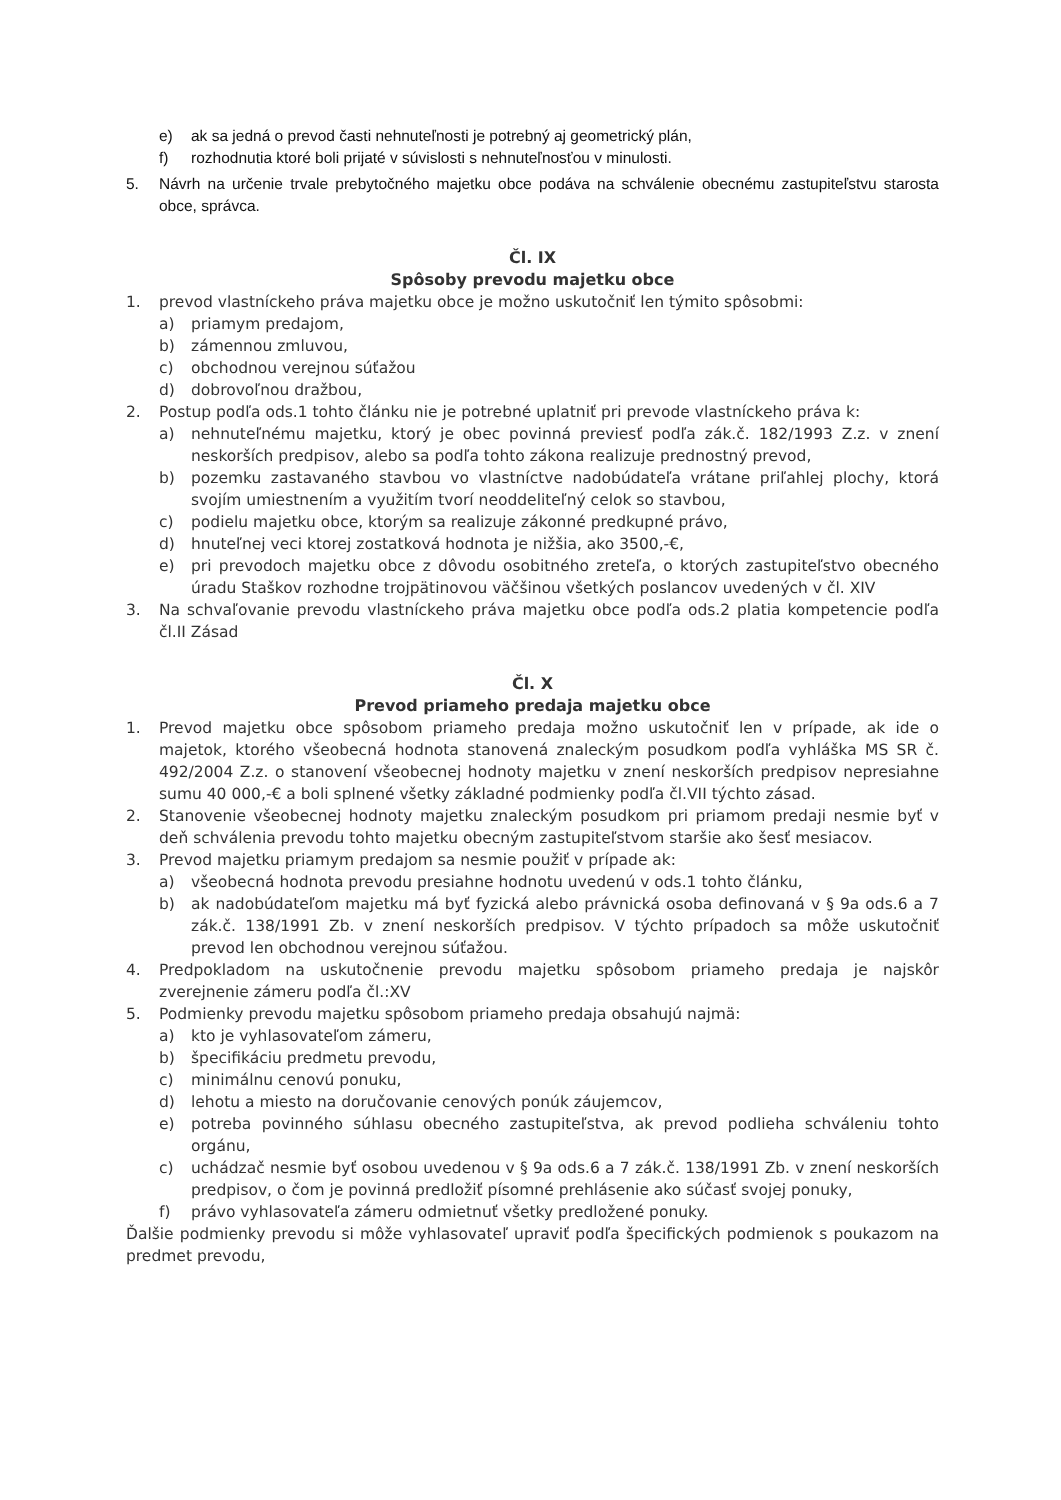e) ak sa jedná o prevod časti nehnuteľnosti je potrebný aj geometrický plán,
f) rozhodnutia ktoré boli prijaté v súvislosti s nehnuteľnosťou v minulosti.
5. Návrh na určenie trvale prebytočného majetku obce podáva na schválenie obecnému zastupiteľstvu starosta obce, správca.
Čl. IX
Spôsoby prevodu majetku obce
1. prevod vlastníckeho práva majetku obce je možno uskutočniť len týmito spôsobmi:
a) priamym predajom,
b) zámennou zmluvou,
c) obchodnou verejnou súťažou
d) dobrovoľnou dražbou,
2. Postup podľa ods.1 tohto článku nie je potrebné uplatniť pri prevode vlastníckeho práva k:
a) nehnuteľnému majetku, ktorý je obec povinná previesť podľa zák.č. 182/1993 Z.z. v znení neskorších predpisov, alebo sa podľa tohto zákona realizuje prednostný prevod,
b) pozemku zastavaného stavbou vo vlastníctve nadobúdateľa vrátane priľahlej plochy, ktorá svojím umiestnením a využitím tvorí neoddeliteľný celok so stavbou,
c) podielu majetku obce, ktorým sa realizuje zákonné predkupné právo,
d) hnuteľnej veci ktorej zostatková hodnota je nižšia, ako 3500,-€,
e) pri prevodoch majetku obce z dôvodu osobitného zreteľa, o ktorých zastupiteľstvo obecného úradu Staškov rozhodne trojpätinovou väčšinou všetkých poslancov uvedených v čl. XIV
3. Na schvaľovanie prevodu vlastníckeho práva majetku obce podľa ods.2 platia kompetencie podľa čl.II Zásad
Čl. X
Prevod priameho predaja majetku obce
1. Prevod majetku obce spôsobom priameho predaja možno uskutočniť len v prípade, ak ide o majetok, ktorého všeobecná hodnota stanovená znaleckým posudkom podľa vyhláška MS SR č. 492/2004 Z.z. o stanovení všeobecnej hodnoty majetku v znení neskorších predpisov nepresiahne sumu 40 000,-€ a boli splnené všetky základné podmienky podľa čl.VII týchto zásad.
2. Stanovenie všeobecnej hodnoty majetku znaleckým posudkom pri priamom predaji nesmie byť v deň schválenia prevodu tohto majetku obecným zastupiteľstvom staršie ako šesť mesiacov.
3. Prevod majetku priamym predajom sa nesmie použiť v prípade ak:
a) všeobecná hodnota prevodu presiahne hodnotu uvedenú v ods.1 tohto článku,
b) ak nadobúdateľom majetku má byť fyzická alebo právnická osoba definovaná v § 9a ods.6 a 7 zák.č. 138/1991 Zb. v znení neskorších predpisov. V týchto prípadoch sa môže uskutočniť prevod len obchodnou verejnou súťažou.
4. Predpokladom na uskutočnenie prevodu majetku spôsobom priameho predaja je najskôr zverejnenie zámeru podľa čl.:XV
5. Podmienky prevodu majetku spôsobom priameho predaja obsahujú najmä:
a) kto je vyhlasovateľom zámeru,
b) špecifikáciu predmetu prevodu,
c) minimálnu cenovú ponuku,
d) lehotu a miesto na doručovanie cenových ponúk záujemcov,
e) potreba povinného súhlasu obecného zastupiteľstva, ak prevod podlieha schváleniu tohto orgánu,
c) uchádzač nesmie byť osobou uvedenou v § 9a ods.6 a 7 zák.č. 138/1991 Zb. v znení neskorších predpisov, o čom je povinná predložiť písomné prehlásenie ako súčasť svojej ponuky,
f) právo vyhlasovateľa zámeru odmietnuť všetky predložené ponuky.
Ďalšie podmienky prevodu si môže vyhlasovateľ upraviť podľa špecifických podmienok s poukazom na predmet prevodu,